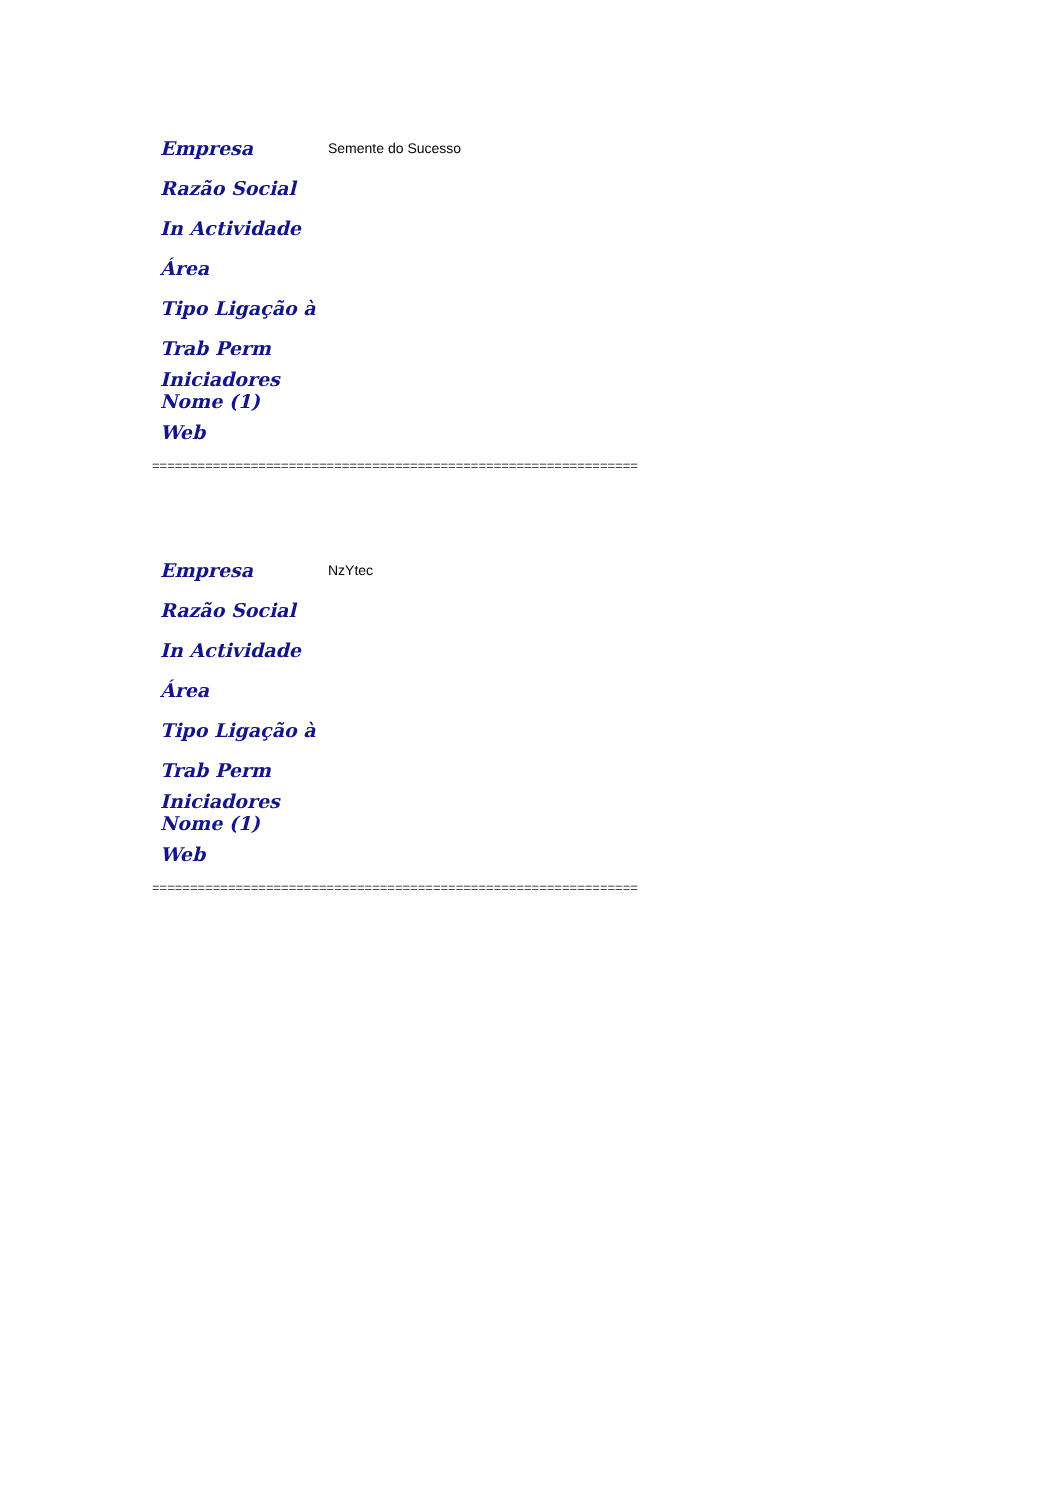| Empresa | Semente do Sucesso |
| Razão Social | |
| In Actividade | |
| Área | |
| Tipo Ligação à | |
| Trab Perm | |
| Iniciadores Nome (1) | |
| Web | |
================================================================
| Empresa | NzYtec |
| Razão Social | |
| In Actividade | |
| Área | |
| Tipo Ligação à | |
| Trab Perm | |
| Iniciadores Nome (1) | |
| Web | |
================================================================